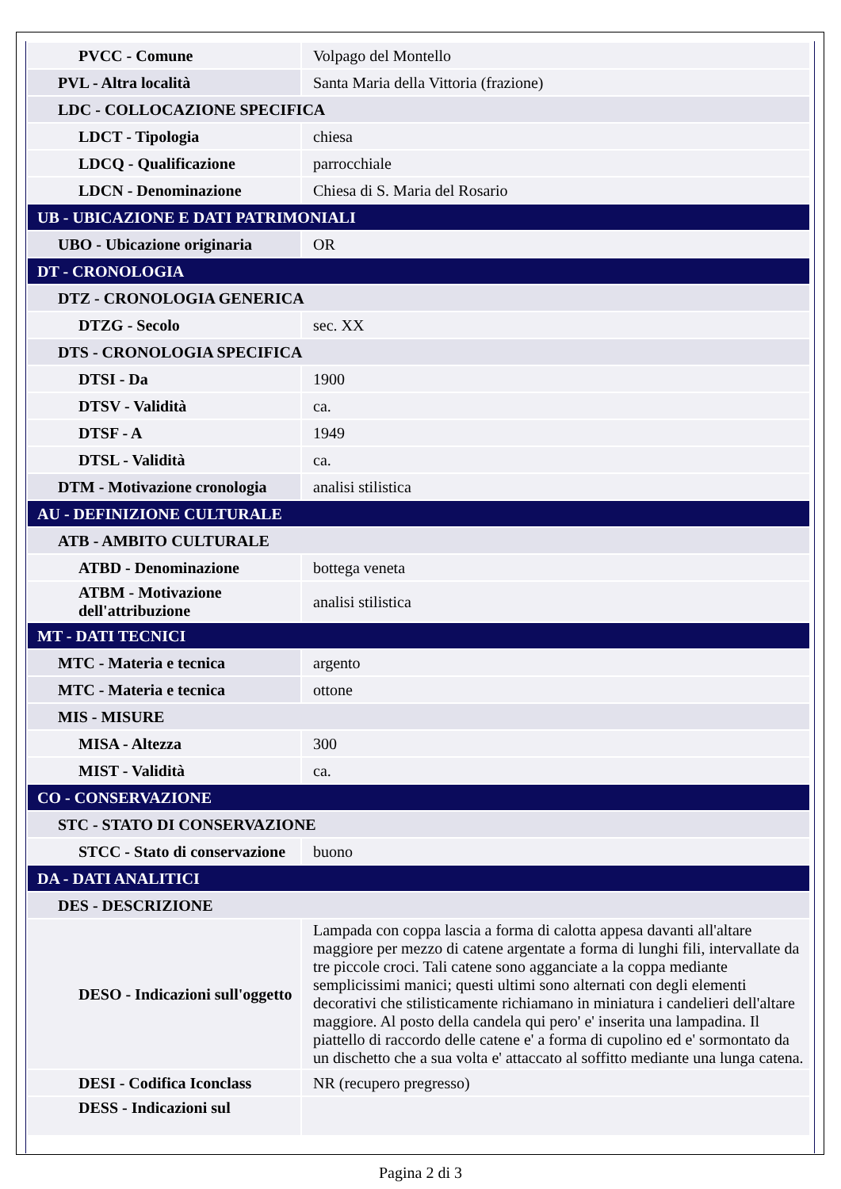| PVCC - Comune | Volpago del Montello |
| PVL - Altra località | Santa Maria della Vittoria (frazione) |
| LDC - COLLOCAZIONE SPECIFICA | |
| LDCT - Tipologia | chiesa |
| LDCQ - Qualificazione | parrocchiale |
| LDCN - Denominazione | Chiesa di S. Maria del Rosario |
| UB - UBICAZIONE E DATI PATRIMONIALI | |
| UBO - Ubicazione originaria | OR |
| DT - CRONOLOGIA | |
| DTZ - CRONOLOGIA GENERICA | |
| DTZG - Secolo | sec. XX |
| DTS - CRONOLOGIA SPECIFICA | |
| DTSI - Da | 1900 |
| DTSV - Validità | ca. |
| DTSF - A | 1949 |
| DTSL - Validità | ca. |
| DTM - Motivazione cronologia | analisi stilistica |
| AU - DEFINIZIONE CULTURALE | |
| ATB - AMBITO CULTURALE | |
| ATBD - Denominazione | bottega veneta |
| ATBM - Motivazione dell'attribuzione | analisi stilistica |
| MT - DATI TECNICI | |
| MTC - Materia e tecnica | argento |
| MTC - Materia e tecnica | ottone |
| MIS - MISURE | |
| MISA - Altezza | 300 |
| MIST - Validità | ca. |
| CO - CONSERVAZIONE | |
| STC - STATO DI CONSERVAZIONE | |
| STCC - Stato di conservazione | buono |
| DA - DATI ANALITICI | |
| DES - DESCRIZIONE | |
| DESO - Indicazioni sull'oggetto | Lampada con coppa lascia a forma di calotta appesa davanti all'altare maggiore per mezzo di catene argentate a forma di lunghi fili, intervallate da tre piccole croci. Tali catene sono agganciate a la coppa mediante semplicissimi manici; questi ultimi sono alternati con degli elementi decorativi che stilisticamente richiamano in miniatura i candelieri dell'altare maggiore. Al posto della candela qui pero' e' inserita una lampadina. Il piattello di raccordo delle catene e' a forma di cupolino ed e' sormontato da un dischetto che a sua volta e' attaccato al soffitto mediante una lunga catena. |
| DESI - Codifica Iconclass | NR (recupero pregresso) |
| DESS - Indicazioni sul | |
Pagina 2 di 3